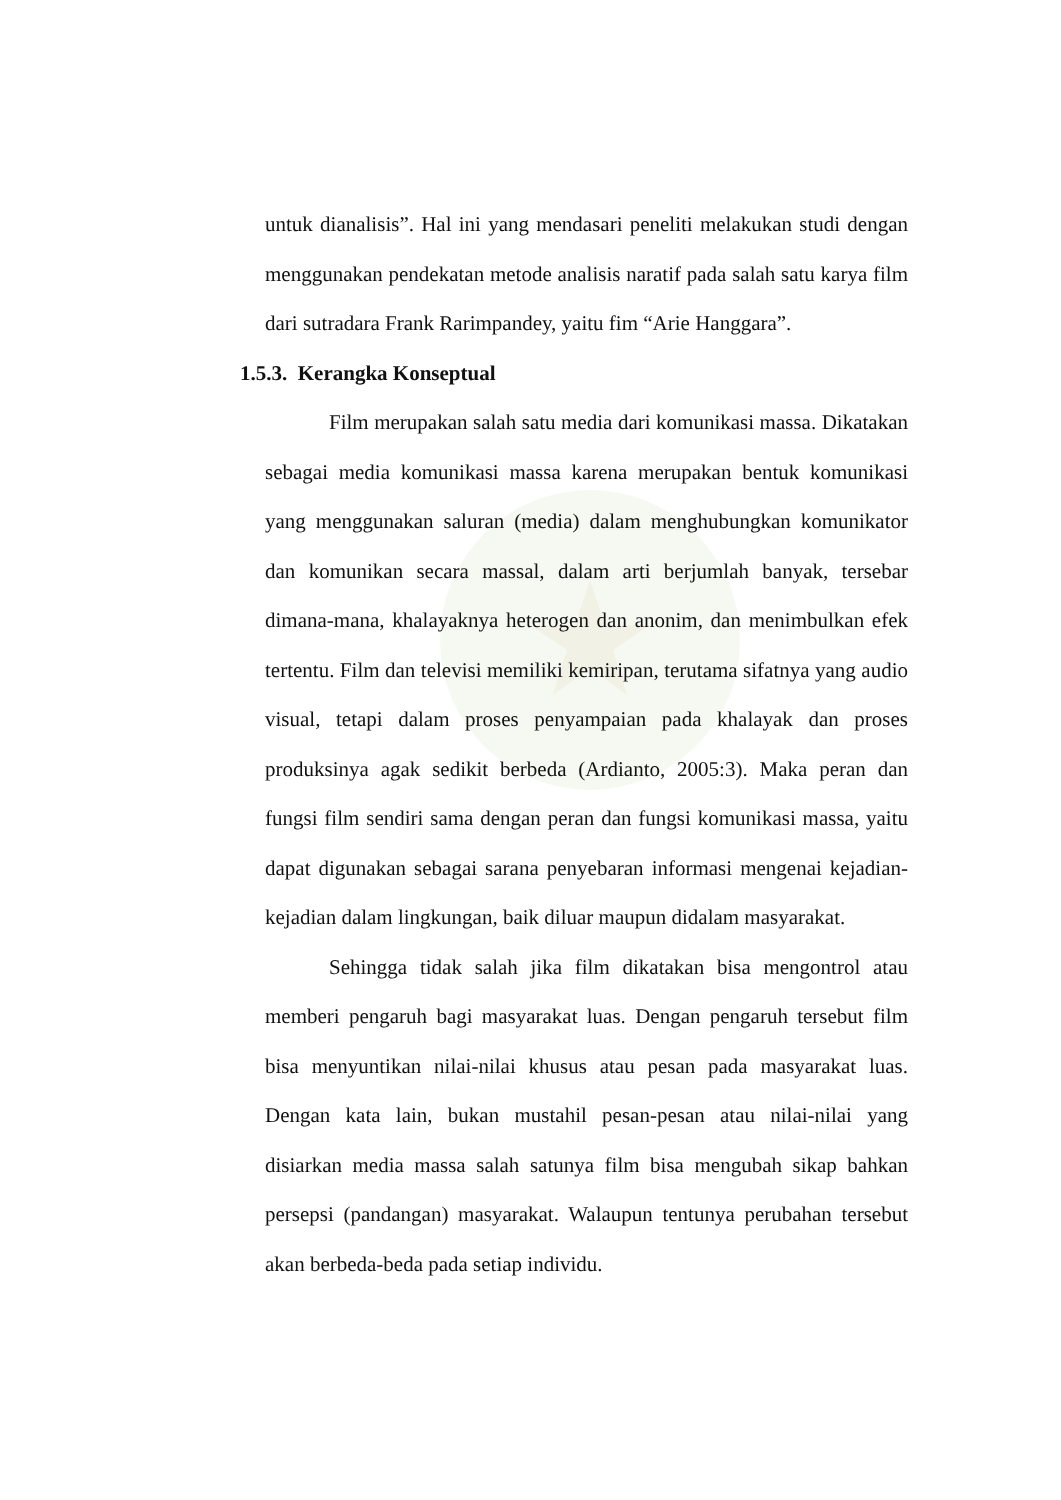untuk dianalisis”. Hal ini yang mendasari peneliti melakukan studi dengan menggunakan pendekatan metode analisis naratif pada salah satu karya film dari sutradara Frank Rarimpandey, yaitu fim “Arie Hanggara”.
1.5.3. Kerangka Konseptual
Film merupakan salah satu media dari komunikasi massa. Dikatakan sebagai media komunikasi massa karena merupakan bentuk komunikasi yang menggunakan saluran (media) dalam menghubungkan komunikator dan komunikan secara massal, dalam arti berjumlah banyak, tersebar dimana-mana, khalayaknya heterogen dan anonim, dan menimbulkan efek tertentu. Film dan televisi memiliki kemiripan, terutama sifatnya yang audio visual, tetapi dalam proses penyampaian pada khalayak dan proses produksinya agak sedikit berbeda (Ardianto, 2005:3). Maka peran dan fungsi film sendiri sama dengan peran dan fungsi komunikasi massa, yaitu dapat digunakan sebagai sarana penyebaran informasi mengenai kejadian-kejadian dalam lingkungan, baik diluar maupun didalam masyarakat.
Sehingga tidak salah jika film dikatakan bisa mengontrol atau memberi pengaruh bagi masyarakat luas. Dengan pengaruh tersebut film bisa menyuntikan nilai-nilai khusus atau pesan pada masyarakat luas. Dengan kata lain, bukan mustahil pesan-pesan atau nilai-nilai yang disiarkan media massa salah satunya film bisa mengubah sikap bahkan persepsi (pandangan) masyarakat. Walaupun tentunya perubahan tersebut akan berbeda-beda pada setiap individu.